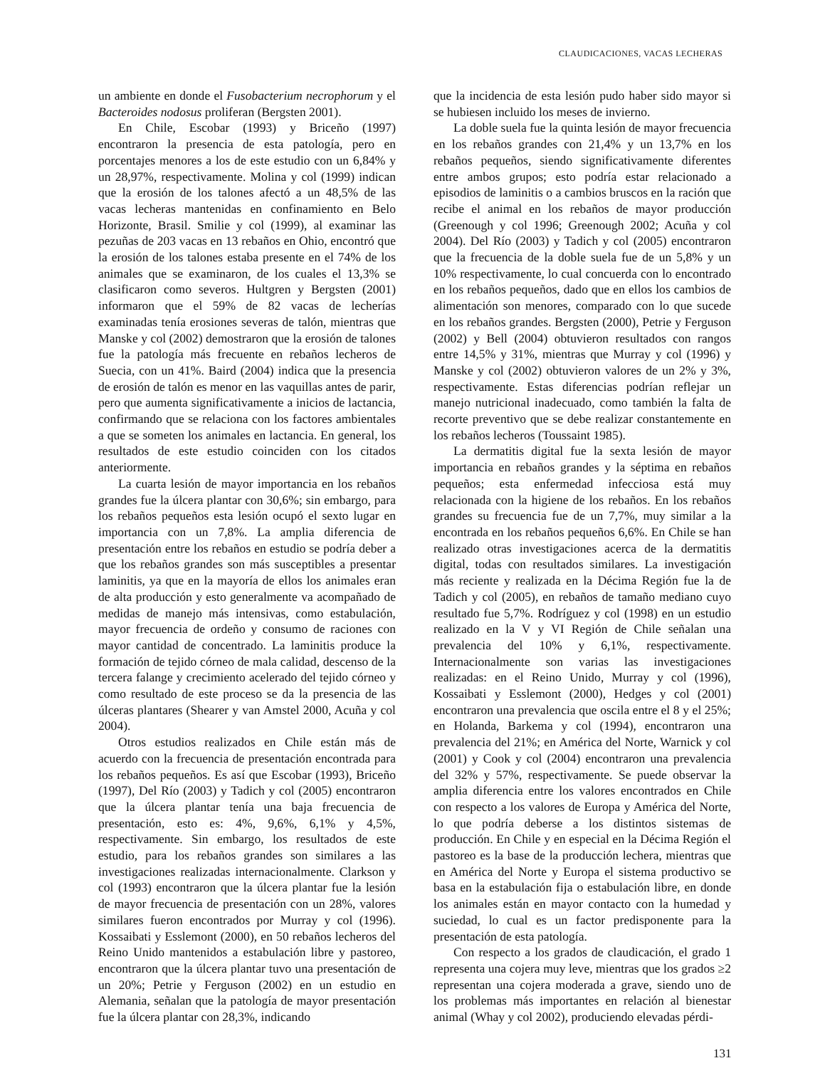CLAUDICACIONES, VACAS LECHERAS
un ambiente en donde el Fusobacterium necrophorum y el Bacteroides nodosus proliferan (Bergsten 2001).
En Chile, Escobar (1993) y Briceño (1997) encontraron la presencia de esta patología, pero en porcentajes menores a los de este estudio con un 6,84% y un 28,97%, respectivamente. Molina y col (1999) indican que la erosión de los talones afectó a un 48,5% de las vacas lecheras mantenidas en confinamiento en Belo Horizonte, Brasil. Smilie y col (1999), al examinar las pezuñas de 203 vacas en 13 rebaños en Ohio, encontró que la erosión de los talones estaba presente en el 74% de los animales que se examinaron, de los cuales el 13,3% se clasificaron como severos. Hultgren y Bergsten (2001) informaron que el 59% de 82 vacas de lecherías examinadas tenía erosiones severas de talón, mientras que Manske y col (2002) demostraron que la erosión de talones fue la patología más frecuente en rebaños lecheros de Suecia, con un 41%. Baird (2004) indica que la presencia de erosión de talón es menor en las vaquillas antes de parir, pero que aumenta significativamente a inicios de lactancia, confirmando que se relaciona con los factores ambientales a que se someten los animales en lactancia. En general, los resultados de este estudio coinciden con los citados anteriormente.
La cuarta lesión de mayor importancia en los rebaños grandes fue la úlcera plantar con 30,6%; sin embargo, para los rebaños pequeños esta lesión ocupó el sexto lugar en importancia con un 7,8%. La amplia diferencia de presentación entre los rebaños en estudio se podría deber a que los rebaños grandes son más susceptibles a presentar laminitis, ya que en la mayoría de ellos los animales eran de alta producción y esto generalmente va acompañado de medidas de manejo más intensivas, como estabulación, mayor frecuencia de ordeño y consumo de raciones con mayor cantidad de concentrado. La laminitis produce la formación de tejido córneo de mala calidad, descenso de la tercera falange y crecimiento acelerado del tejido córneo y como resultado de este proceso se da la presencia de las úlceras plantares (Shearer y van Amstel 2000, Acuña y col 2004).
Otros estudios realizados en Chile están más de acuerdo con la frecuencia de presentación encontrada para los rebaños pequeños. Es así que Escobar (1993), Briceño (1997), Del Río (2003) y Tadich y col (2005) encontraron que la úlcera plantar tenía una baja frecuencia de presentación, esto es: 4%, 9,6%, 6,1% y 4,5%, respectivamente. Sin embargo, los resultados de este estudio, para los rebaños grandes son similares a las investigaciones realizadas internacionalmente. Clarkson y col (1993) encontraron que la úlcera plantar fue la lesión de mayor frecuencia de presentación con un 28%, valores similares fueron encontrados por Murray y col (1996). Kossaibati y Esslemont (2000), en 50 rebaños lecheros del Reino Unido mantenidos a estabulación libre y pastoreo, encontraron que la úlcera plantar tuvo una presentación de un 20%; Petrie y Ferguson (2002) en un estudio en Alemania, señalan que la patología de mayor presentación fue la úlcera plantar con 28,3%, indicando
que la incidencia de esta lesión pudo haber sido mayor si se hubiesen incluido los meses de invierno.
La doble suela fue la quinta lesión de mayor frecuencia en los rebaños grandes con 21,4% y un 13,7% en los rebaños pequeños, siendo significativamente diferentes entre ambos grupos; esto podría estar relacionado a episodios de laminitis o a cambios bruscos en la ración que recibe el animal en los rebaños de mayor producción (Greenough y col 1996; Greenough 2002; Acuña y col 2004). Del Río (2003) y Tadich y col (2005) encontraron que la frecuencia de la doble suela fue de un 5,8% y un 10% respectivamente, lo cual concuerda con lo encontrado en los rebaños pequeños, dado que en ellos los cambios de alimentación son menores, comparado con lo que sucede en los rebaños grandes. Bergsten (2000), Petrie y Ferguson (2002) y Bell (2004) obtuvieron resultados con rangos entre 14,5% y 31%, mientras que Murray y col (1996) y Manske y col (2002) obtuvieron valores de un 2% y 3%, respectivamente. Estas diferencias podrían reflejar un manejo nutricional inadecuado, como también la falta de recorte preventivo que se debe realizar constantemente en los rebaños lecheros (Toussaint 1985).
La dermatitis digital fue la sexta lesión de mayor importancia en rebaños grandes y la séptima en rebaños pequeños; esta enfermedad infecciosa está muy relacionada con la higiene de los rebaños. En los rebaños grandes su frecuencia fue de un 7,7%, muy similar a la encontrada en los rebaños pequeños 6,6%. En Chile se han realizado otras investigaciones acerca de la dermatitis digital, todas con resultados similares. La investigación más reciente y realizada en la Décima Región fue la de Tadich y col (2005), en rebaños de tamaño mediano cuyo resultado fue 5,7%. Rodríguez y col (1998) en un estudio realizado en la V y VI Región de Chile señalan una prevalencia del 10% y 6,1%, respectivamente. Internacionalmente son varias las investigaciones realizadas: en el Reino Unido, Murray y col (1996), Kossaibati y Esslemont (2000), Hedges y col (2001) encontraron una prevalencia que oscila entre el 8 y el 25%; en Holanda, Barkema y col (1994), encontraron una prevalencia del 21%; en América del Norte, Warnick y col (2001) y Cook y col (2004) encontraron una prevalencia del 32% y 57%, respectivamente. Se puede observar la amplia diferencia entre los valores encontrados en Chile con respecto a los valores de Europa y América del Norte, lo que podría deberse a los distintos sistemas de producción. En Chile y en especial en la Décima Región el pastoreo es la base de la producción lechera, mientras que en América del Norte y Europa el sistema productivo se basa en la estabulación fija o estabulación libre, en donde los animales están en mayor contacto con la humedad y suciedad, lo cual es un factor predisponente para la presentación de esta patología.
Con respecto a los grados de claudicación, el grado 1 representa una cojera muy leve, mientras que los grados ≥2 representan una cojera moderada a grave, siendo uno de los problemas más importantes en relación al bienestar animal (Whay y col 2002), produciendo elevadas pérdi-
131